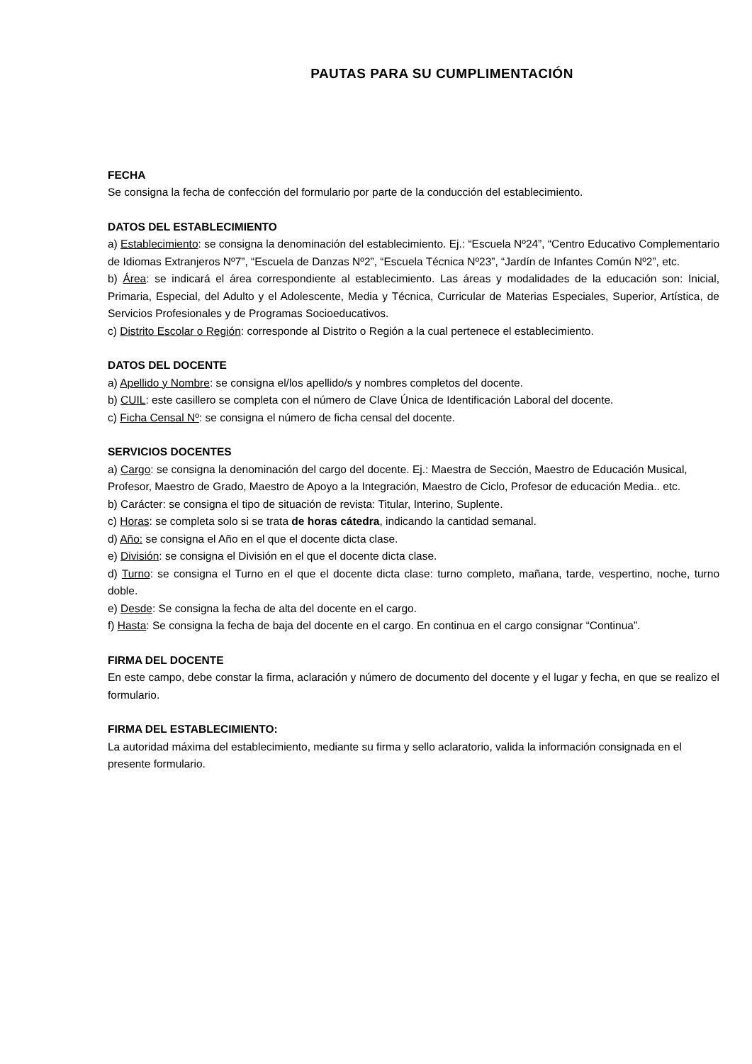PAUTAS PARA SU CUMPLIMENTACIÓN
FECHA
Se consigna la fecha de confección del formulario por parte de la conducción del establecimiento.
DATOS DEL ESTABLECIMIENTO
a) Establecimiento: se consigna la denominación del establecimiento. Ej.: “Escuela Nº24”, “Centro Educativo Complementario de Idiomas Extranjeros Nº7”, “Escuela de Danzas Nº2”, “Escuela Técnica Nº23”, “Jardín de Infantes Común Nº2”, etc.
b) Área: se indicará el área correspondiente al establecimiento. Las áreas y modalidades de la educación son: Inicial, Primaria, Especial, del Adulto y el Adolescente, Media y Técnica, Curricular de Materias Especiales, Superior, Artística, de Servicios Profesionales y de Programas Socioeducativos.
c) Distrito Escolar o Región: corresponde al Distrito o Región a la cual pertenece el establecimiento.
DATOS DEL DOCENTE
a) Apellido y Nombre: se consigna el/los apellido/s y nombres completos del docente.
b) CUIL: este casillero se completa con el número de Clave Única de Identificación Laboral del docente.
c) Ficha Censal Nº: se consigna el número de ficha censal del docente.
SERVICIOS DOCENTES
a) Cargo: se consigna la denominación del cargo del docente. Ej.: Maestra de Sección, Maestro de Educación Musical, Profesor, Maestro de Grado, Maestro de Apoyo a la Integración, Maestro de Ciclo, Profesor de educación Media.. etc.
b) Carácter: se consigna el tipo de situación de revista: Titular, Interino, Suplente.
c) Horas: se completa solo si se trata de horas cátedra, indicando la cantidad semanal.
d) Año: se consigna el Año en el que el docente dicta clase.
e) División: se consigna el División en el que el docente dicta clase.
d) Turno: se consigna el Turno en el que el docente dicta clase: turno completo, mañana, tarde, vespertino, noche, turno doble.
e) Desde: Se consigna la fecha de alta del docente en el cargo.
f) Hasta: Se consigna la fecha de baja del docente en el cargo. En continua en el cargo consignar “Continua”.
FIRMA DEL DOCENTE
En este campo, debe constar la firma, aclaración y número de documento del docente y el lugar y fecha, en que se realizo el formulario.
FIRMA DEL ESTABLECIMIENTO:
La autoridad máxima del establecimiento, mediante su firma y sello aclaratorio, valida la información consignada en el presente formulario.